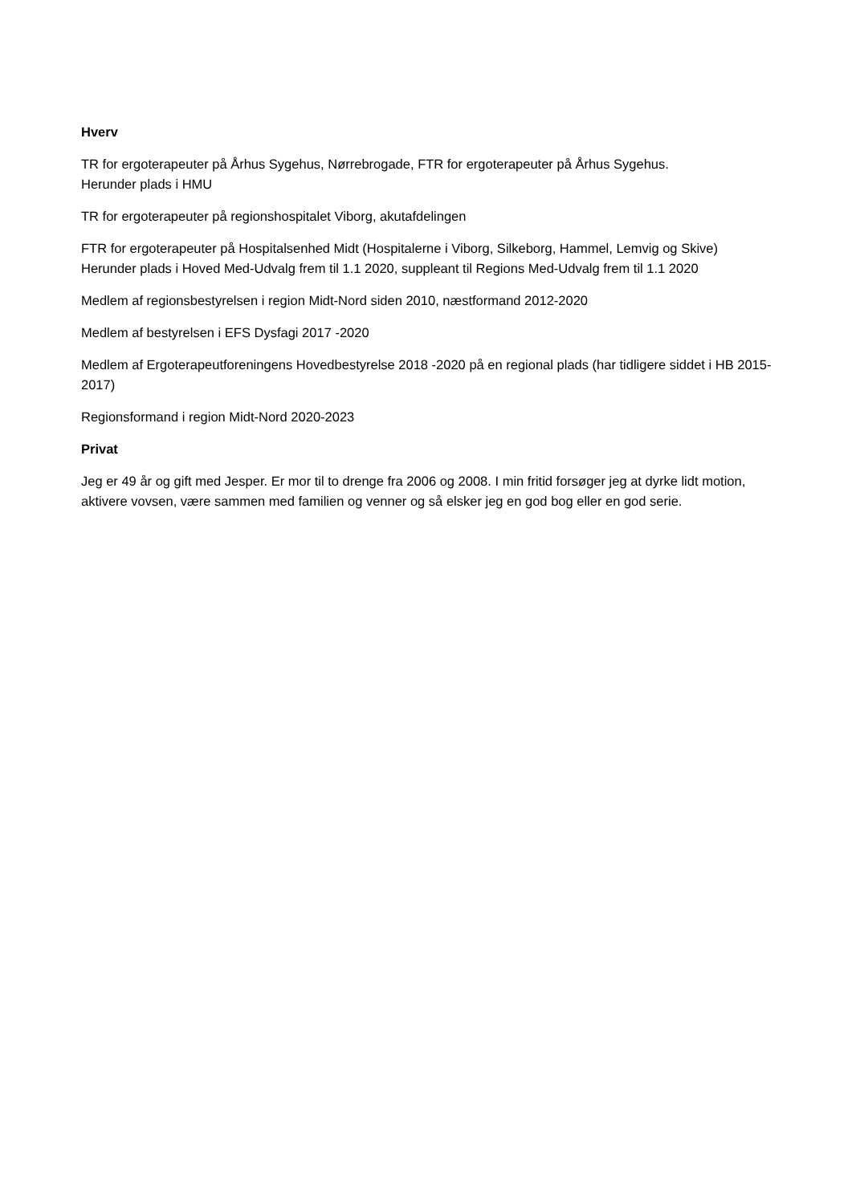Hverv
TR for ergoterapeuter på Århus Sygehus, Nørrebrogade, FTR for ergoterapeuter på Århus Sygehus.
Herunder plads i HMU
TR for ergoterapeuter på regionshospitalet Viborg, akutafdelingen
FTR for ergoterapeuter på Hospitalsenhed Midt (Hospitalerne i Viborg, Silkeborg, Hammel, Lemvig og Skive)
Herunder plads i Hoved Med-Udvalg frem til 1.1 2020, suppleant til Regions Med-Udvalg frem til 1.1 2020
Medlem af regionsbestyrelsen i region Midt-Nord siden 2010, næstformand 2012-2020
Medlem af bestyrelsen i EFS Dysfagi 2017 -2020
Medlem af Ergoterapeutforeningens Hovedbestyrelse 2018 -2020 på en regional plads (har tidligere siddet i HB 2015- 2017)
Regionsformand i region Midt-Nord 2020-2023
Privat
Jeg er 49 år og gift med Jesper. Er mor til to drenge fra 2006 og 2008. I min fritid forsøger jeg at dyrke lidt motion, aktivere vovsen, være sammen med familien og venner og så elsker jeg en god bog eller en god serie.